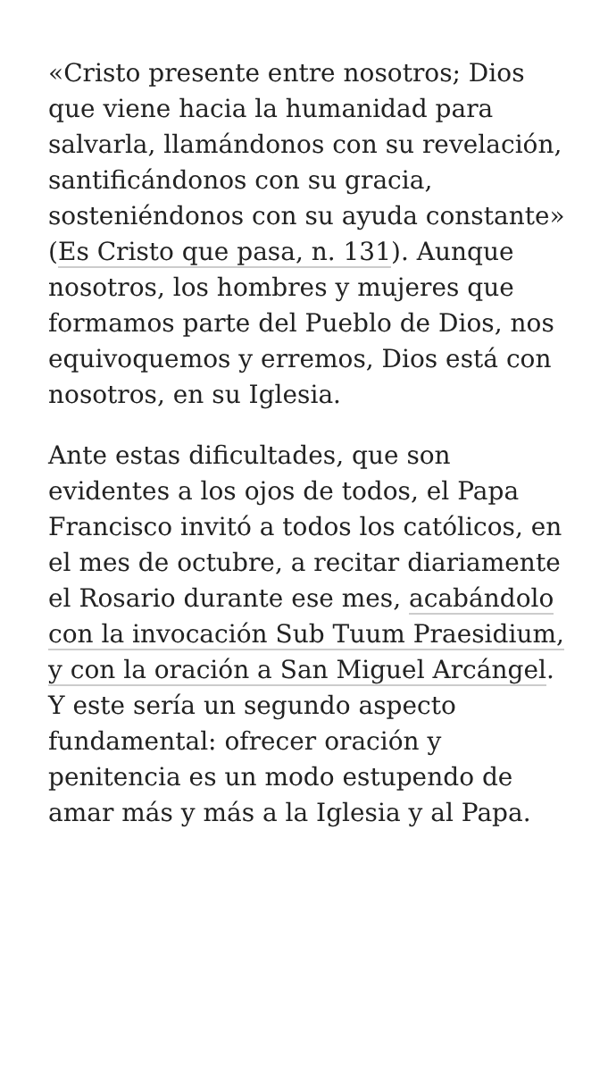«Cristo presente entre nosotros; Dios que viene hacia la humanidad para salvarla, llamándonos con su revelación, santificándonos con su gracia, sosteniéndonos con su ayuda constante» (Es Cristo que pasa, n. 131). Aunque nosotros, los hombres y mujeres que formamos parte del Pueblo de Dios, nos equivoquemos y erremos, Dios está con nosotros, en su Iglesia.
Ante estas dificultades, que son evidentes a los ojos de todos, el Papa Francisco invitó a todos los católicos, en el mes de octubre, a recitar diariamente el Rosario durante ese mes, acabándolo con la invocación Sub Tuum Praesidium, y con la oración a San Miguel Arcángel. Y este sería un segundo aspecto fundamental: ofrecer oración y penitencia es un modo estupendo de amar más y más a la Iglesia y al Papa.